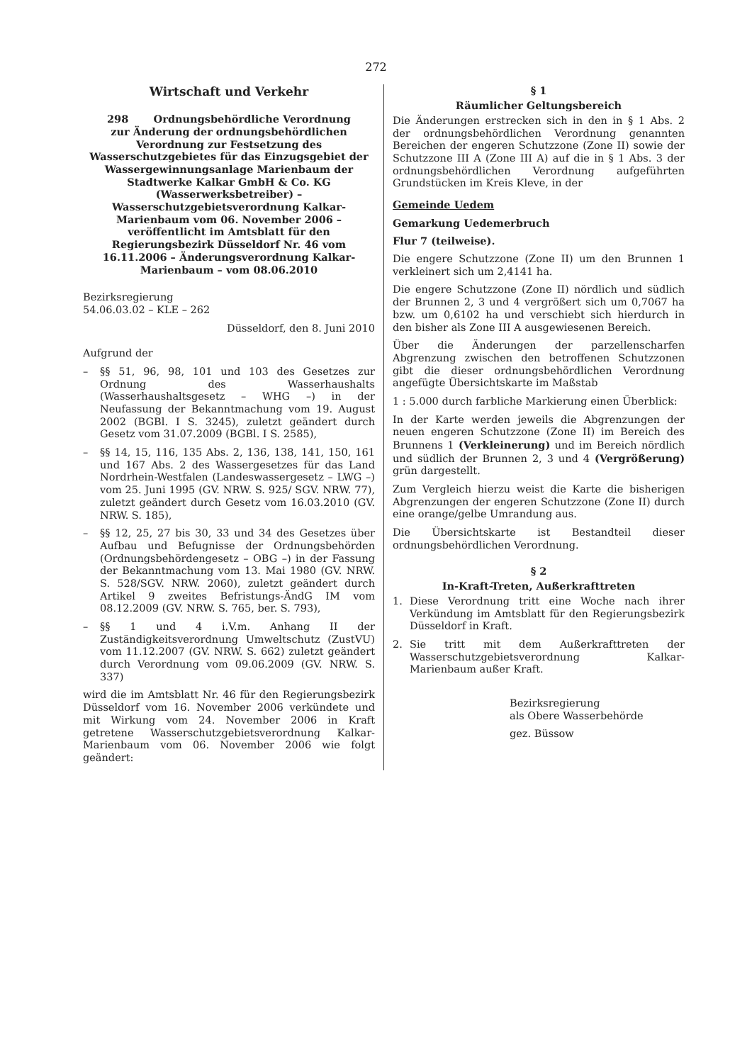272
Wirtschaft und Verkehr
298 Ordnungsbehördliche Verordnung
zur Änderung der ordnungsbehördlichen Verordnung zur Festsetzung des Wasserschutzgebietes für das Einzugsgebiet der Wassergewinnungsanlage Marienbaum der Stadtwerke Kalkar GmbH & Co. KG (Wasserwerksbetreiber) – Wasserschutzgebietsverordnung Kalkar-Marienbaum vom 06. November 2006 – veröffentlicht im Amtsblatt für den Regierungsbezirk Düsseldorf Nr. 46 vom 16.11.2006 – Änderungsverordnung Kalkar-Marienbaum – vom 08.06.2010
Bezirksregierung
54.06.03.02 – KLE – 262
Düsseldorf, den 8. Juni 2010
Aufgrund der
– §§ 51, 96, 98, 101 und 103 des Gesetzes zur Ordnung des Wasserhaushalts (Wasserhaushaltsgesetz – WHG –) in der Neufassung der Bekanntmachung vom 19. August 2002 (BGBl. I S. 3245), zuletzt geändert durch Gesetz vom 31.07.2009 (BGBl. I S. 2585),
– §§ 14, 15, 116, 135 Abs. 2, 136, 138, 141, 150, 161 und 167 Abs. 2 des Wassergesetzes für das Land Nordrhein-Westfalen (Landeswassergesetz – LWG –) vom 25. Juni 1995 (GV. NRW. S. 925/ SGV. NRW. 77), zuletzt geändert durch Gesetz vom 16.03.2010 (GV. NRW. S. 185),
– §§ 12, 25, 27 bis 30, 33 und 34 des Gesetzes über Aufbau und Befugnisse der Ordnungsbehörden (Ordnungsbehördengesetz – OBG –) in der Fassung der Bekanntmachung vom 13. Mai 1980 (GV. NRW. S. 528/SGV. NRW. 2060), zuletzt geändert durch Artikel 9 zweites Befristungs-ÄndG IM vom 08.12.2009 (GV. NRW. S. 765, ber. S. 793),
– §§ 1 und 4 i.V.m. Anhang II der Zuständigkeitsverordnung Umweltschutz (ZustVU) vom 11.12.2007 (GV. NRW. S. 662) zuletzt geändert durch Verordnung vom 09.06.2009 (GV. NRW. S. 337)
wird die im Amtsblatt Nr. 46 für den Regierungsbezirk Düsseldorf vom 16. November 2006 verkündete und mit Wirkung vom 24. November 2006 in Kraft getretene Wasserschutzgebietsverordnung Kalkar-Marienbaum vom 06. November 2006 wie folgt geändert:
§ 1
Räumlicher Geltungsbereich
Die Änderungen erstrecken sich in den in § 1 Abs. 2 der ordnungsbehördlichen Verordnung genannten Bereichen der engeren Schutzzone (Zone II) sowie der Schutzzone III A (Zone III A) auf die in § 1 Abs. 3 der ordnungsbehördlichen Verordnung aufgeführten Grundstücken im Kreis Kleve, in der
Gemeinde Uedem
Gemarkung Uedemerbruch
Flur 7 (teilweise).
Die engere Schutzzone (Zone II) um den Brunnen 1 verkleinert sich um 2,4141 ha.
Die engere Schutzzone (Zone II) nördlich und südlich der Brunnen 2, 3 und 4 vergrößert sich um 0,7067 ha bzw. um 0,6102 ha und verschiebt sich hierdurch in den bisher als Zone III A ausgewiesenen Bereich.
Über die Änderungen der parzellenscharfen Abgrenzung zwischen den betroffenen Schutzzonen gibt die dieser ordnungsbehördlichen Verordnung angefügte Übersichtskarte im Maßstab
1 : 5.000 durch farbliche Markierung einen Überblick:
In der Karte werden jeweils die Abgrenzungen der neuen engeren Schutzzone (Zone II) im Bereich des Brunnens 1 (Verkleinerung) und im Bereich nördlich und südlich der Brunnen 2, 3 und 4 (Vergrößerung) grün dargestellt.
Zum Vergleich hierzu weist die Karte die bisherigen Abgrenzungen der engeren Schutzzone (Zone II) durch eine orange/gelbe Umrandung aus.
Die Übersichtskarte ist Bestandteil dieser ordnungsbehördlichen Verordnung.
§ 2
In-Kraft-Treten, Außerkrafttreten
1. Diese Verordnung tritt eine Woche nach ihrer Verkündung im Amtsblatt für den Regierungsbezirk Düsseldorf in Kraft.
2. Sie tritt mit dem Außerkrafttreten der Wasserschutzgebietsverordnung Kalkar-Marienbaum außer Kraft.
Bezirksregierung
als Obere Wasserbehörde
gez. Büssow